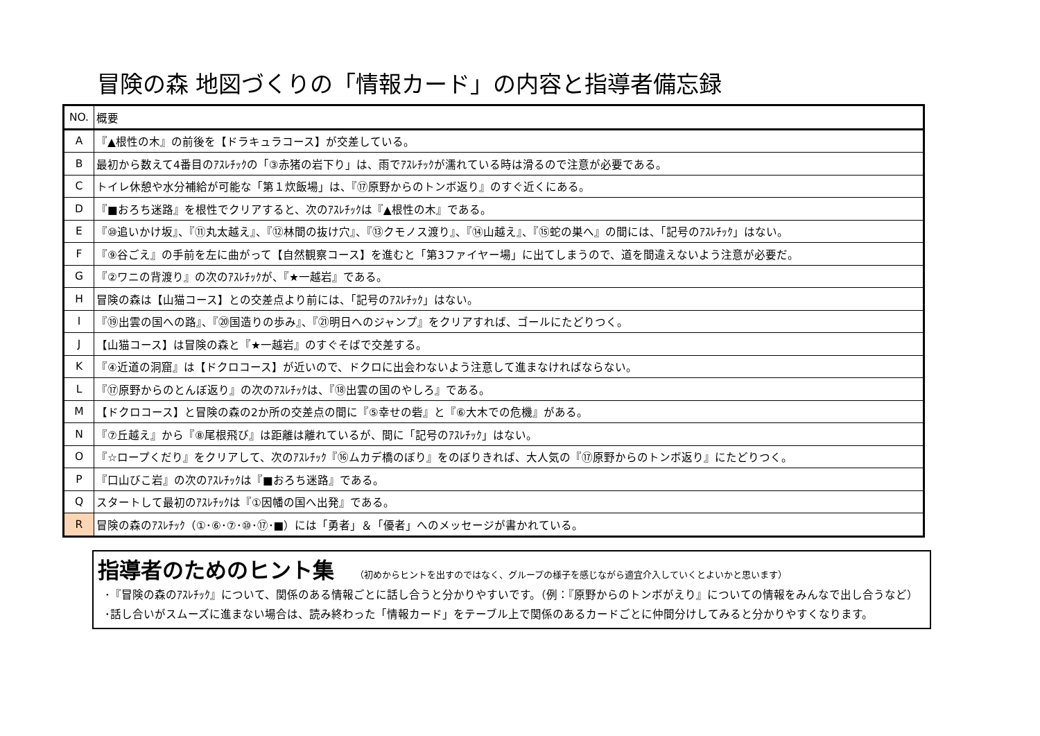冒険の森 地図づくりの「情報カード」の内容と指導者備忘録
| NO. | 概要 |
| A | 『▲根性の木』の前後を【ドラキュラコース】が交差している。 |
| B | 最初から数えて4番目のｱｽﾚﾁｯｸの「③赤猪の岩下り」は、雨でｱｽﾚﾁｯｸが濡れている時は滑るので注意が必要である。 |
| C | トイレ休憩や水分補給が可能な「第１炊飯場」は、『⑰原野からのトンボ返り』のすぐ近くにある。 |
| D | 『■おろち迷路』を根性でクリアすると、次のｱｽﾚﾁｯｸは『▲根性の木』である。 |
| E | 『⑩追いかけ坂』、『⑪丸太越え』、『⑫林間の抜け穴』、『⑬クモノス渡り』、『⑭山越え』、『⑮蛇の巣へ』の間には、「記号のｱｽﾚﾁｯｸ」はない。 |
| F | 『⑨谷ごえ』の手前を左に曲がって【自然観察コース】を進むと「第3ファイヤー場」に出てしまうので、道を間違えないよう注意が必要だ。 |
| G | 『②ワニの背渡り』の次のｱｽﾚﾁｯｸが、『★一越岩』である。 |
| H | 冒険の森は【山猫コース】との交差点より前には、「記号のｱｽﾚﾁｯｸ」はない。 |
| I | 『⑲出雲の国への路』、『⑳国造りの歩み』、『㉑明日へのジャンプ』をクリアすれば、ゴールにたどりつく。 |
| J | 【山猫コース】は冒険の森と『★一越岩』のすぐそばで交差する。 |
| K | 『④近道の洞窟』は【ドクロコース】が近いので、ドクロに出会わないよう注意して進まなければならない。 |
| L | 『⑰原野からのとんぼ返り』の次のｱｽﾚﾁｯｸは、『⑱出雲の国のやしろ』である。 |
| M | 【ドクロコース】と冒険の森の2か所の交差点の間に『⑤幸せの砦』と『⑥大木での危機』がある。 |
| N | 『⑦丘越え』から『⑧尾根飛び』は距離は離れているが、間に「記号のｱｽﾚﾁｯｸ」はない。 |
| O | 『☆ロープくだり』をクリアして、次のｱｽﾚﾁｯｸ『⑯ムカデ橋のぼり』をのぼりきれば、大人気の『⑰原野からのトンボ返り』にたどりつく。 |
| P | 『口山びこ岩』の次のｱｽﾚﾁｯｸは『■おろち迷路』である。 |
| Q | スタートして最初のｱｽﾚﾁｯｸは『①因幡の国へ出発』である。 |
| R | 冒険の森のｱｽﾚﾁｯｸ（①･⑥･⑦･⑩･⑰･■）には「勇者」＆「優者」へのメッセージが書かれている。 |
指導者のためのヒント集 （初めからヒントを出すのではなく、グループの様子を感じながら適宜介入していくとよいかと思います）
･『冒険の森のｱｽﾚﾁｯｸ』について、関係のある情報ごとに話し合うと分かりやすいです。（例：『原野からのトンボがえり』についての情報をみんなで出し合うなど）
･話し合いがスムーズに進まない場合は、読み終わった「情報カード」をテーブル上で関係のあるカードごとに仲間分けしてみると分かりやすくなります。